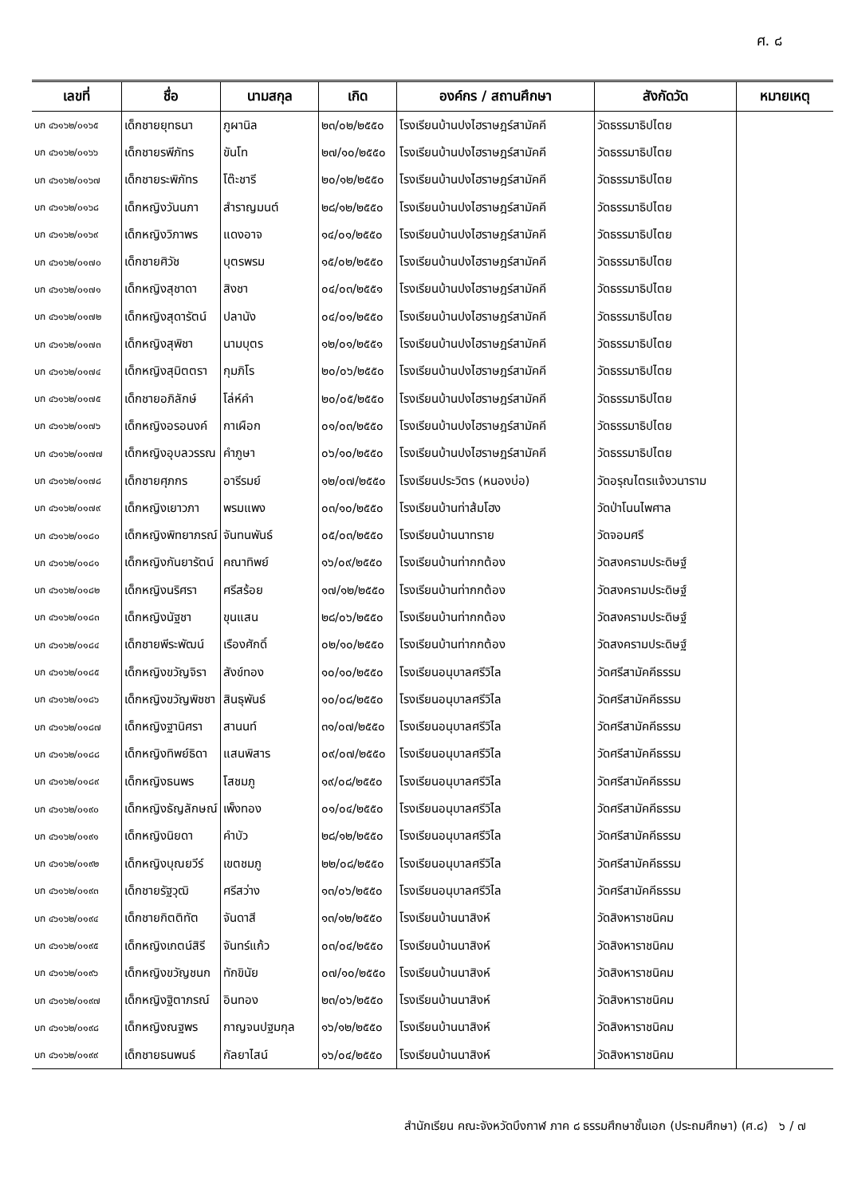ศ. ๘
| เลขที่ | ชื่อ | นามสกุล | เกิด | องค์กร / สถานศึกษา | สังกัดวัด | หมายเหตุ |
| --- | --- | --- | --- | --- | --- | --- |
| บก ๔๖๑๖๒/๐๑๖๕ | เด็กชายยุทธนา | ภูผานิล | ๒๓/๐๒/๒๕๕๐ | โรงเรียนบ้านปงไฮราษฎร์สามัคคี | วัดธรรมาธิปไตย | |
| บก ๔๖๑๖๒/๐๑๖๖ | เด็กชายรพีภัทร | ขันโท | ๒๗/๑๐/๒๕๕๐ | โรงเรียนบ้านปงไฮราษฎร์สามัคคี | วัดธรรมาธิปไตย | |
| บก ๔๖๑๖๒/๐๑๖๗ | เด็กชายระพิภัทร | โต๊ะชารี | ๒๐/๑๒/๒๕๕๐ | โรงเรียนบ้านปงไฮราษฎร์สามัคคี | วัดธรรมาธิปไตย | |
| บก ๔๖๑๖๒/๐๑๖๘ | เด็กหญิงวันนภา | สำราญมนต์ | ๒๘/๑๒/๒๕๕๐ | โรงเรียนบ้านปงไฮราษฎร์สามัคคี | วัดธรรมาธิปไตย | |
| บก ๔๖๑๖๒/๐๑๖๙ | เด็กหญิงวิภาพร | แดงอาจ | ๑๔/๐๑/๒๕๕๐ | โรงเรียนบ้านปงไฮราษฎร์สามัคคี | วัดธรรมาธิปไตย | |
| บก ๔๖๑๖๒/๐๑๗๐ | เด็กชายศิวัช | บุตรพรม | ๑๕/๐๒/๒๕๕๐ | โรงเรียนบ้านปงไฮราษฎร์สามัคคี | วัดธรรมาธิปไตย | |
| บก ๔๖๑๖๒/๐๑๗๑ | เด็กหญิงสุชาดา | สิงชา | ๐๔/๐๓/๒๕๕๑ | โรงเรียนบ้านปงไฮราษฎร์สามัคคี | วัดธรรมาธิปไตย | |
| บก ๔๖๑๖๒/๐๑๗๒ | เด็กหญิงสุดารัตน์ | ปลานัง | ๐๔/๐๑/๒๕๕๐ | โรงเรียนบ้านปงไฮราษฎร์สามัคคี | วัดธรรมาธิปไตย | |
| บก ๔๖๑๖๒/๐๑๗๓ | เด็กหญิงสุพิชา | นามบุตร | ๑๒/๐๑/๒๕๕๑ | โรงเรียนบ้านปงไฮราษฎร์สามัคคี | วัดธรรมาธิปไตย | |
| บก ๔๖๑๖๒/๐๑๗๔ | เด็กหญิงสุมิตตรา | กุมภิโร | ๒๐/๐๖/๒๕๕๐ | โรงเรียนบ้านปงไฮราษฎร์สามัคคี | วัดธรรมาธิปไตย | |
| บก ๔๖๑๖๒/๐๑๗๕ | เด็กชายอภิลักษ์ | โล่ห์คำ | ๒๐/๐๕/๒๕๕๐ | โรงเรียนบ้านปงไฮราษฎร์สามัคคี | วัดธรรมาธิปไตย | |
| บก ๔๖๑๖๒/๐๑๗๖ | เด็กหญิงอรอนงค์ | กาเผือก | ๐๑/๐๓/๒๕๕๐ | โรงเรียนบ้านปงไฮราษฎร์สามัคคี | วัดธรรมาธิปไตย | |
| บก ๔๖๑๖๒/๐๑๗๗ | เด็กหญิงอุบลวรรณ | คำภูษา | ๐๖/๑๐/๒๕๕๐ | โรงเรียนบ้านปงไฮราษฎร์สามัคคี | วัดธรรมาธิปไตย | |
| บก ๔๖๑๖๒/๐๑๗๘ | เด็กชายศุภกร | อารีรมย์ | ๑๒/๐๗/๒๕๕๐ | โรงเรียนประวิตร (หนองบ่อ) | วัดอรุณไตรแจ้งวนาราม | |
| บก ๔๖๑๖๒/๐๑๗๙ | เด็กหญิงเยาวภา | พรมแพง | ๐๓/๑๐/๒๕๕๐ | โรงเรียนบ้านท่าส้มโฮง | วัดป่าโนนไพศาล | |
| บก ๔๖๑๖๒/๐๑๘๐ | เด็กหญิงพิทยาภรณ์ | จันทนพันธ์ | ๐๕/๐๓/๒๕๕๐ | โรงเรียนบ้านนาทราย | วัดจอมศรี | |
| บก ๔๖๑๖๒/๐๑๘๑ | เด็กหญิงกันยารัตน์ | คณาทิพย์ | ๑๖/๐๙/๒๕๕๐ | โรงเรียนบ้านท่ากกต้อง | วัดสงครามประดิษฐ์ | |
| บก ๔๖๑๖๒/๐๑๘๒ | เด็กหญิงนริศรา | ศรีสร้อย | ๑๗/๑๒/๒๕๕๐ | โรงเรียนบ้านท่ากกต้อง | วัดสงครามประดิษฐ์ | |
| บก ๔๖๑๖๒/๐๑๘๓ | เด็กหญิงนัฐชา | ขุนแสน | ๒๘/๐๖/๒๕๕๐ | โรงเรียนบ้านท่ากกต้อง | วัดสงครามประดิษฐ์ | |
| บก ๔๖๑๖๒/๐๑๘๔ | เด็กชายพีระพัฒน์ | เรืองศักดิ์ | ๐๒/๑๐/๒๕๕๐ | โรงเรียนบ้านท่ากกต้อง | วัดสงครามประดิษฐ์ | |
| บก ๔๖๑๖๒/๐๑๘๕ | เด็กหญิงขวัญจิรา | สังข์ทอง | ๑๐/๑๐/๒๕๕๐ | โรงเรียนอนุบาลศรีวิไล | วัดศรีสามัคคีธรรม | |
| บก ๔๖๑๖๒/๐๑๘๖ | เด็กหญิงขวัญพิชชา | สินธุพันธ์ | ๑๐/๐๘/๒๕๕๐ | โรงเรียนอนุบาลศรีวิไล | วัดศรีสามัคคีธรรม | |
| บก ๔๖๑๖๒/๐๑๘๗ | เด็กหญิงฐานิศรา | สานนท์ | ๓๑/๐๗/๒๕๕๐ | โรงเรียนอนุบาลศรีวิไล | วัดศรีสามัคคีธรรม | |
| บก ๔๖๑๖๒/๐๑๘๘ | เด็กหญิงทิพย์ธิดา | แสนพิสาร | ๐๙/๐๗/๒๕๕๐ | โรงเรียนอนุบาลศรีวิไล | วัดศรีสามัคคีธรรม | |
| บก ๔๖๑๖๒/๐๑๘๙ | เด็กหญิงธนพร | โสชมภู | ๑๙/๐๘/๒๕๕๐ | โรงเรียนอนุบาลศรีวิไล | วัดศรีสามัคคีธรรม | |
| บก ๔๖๑๖๒/๐๑๙๐ | เด็กหญิงธัญลักษณ์ | เพ็งทอง | ๐๑/๐๔/๒๕๕๐ | โรงเรียนอนุบาลศรีวิไล | วัดศรีสามัคคีธรรม | |
| บก ๔๖๑๖๒/๐๑๙๑ | เด็กหญิงนิยดา | คำบัว | ๒๘/๑๒/๒๕๕๐ | โรงเรียนอนุบาลศรีวิไล | วัดศรีสามัคคีธรรม | |
| บก ๔๖๑๖๒/๐๑๙๒ | เด็กหญิงบุณยวีร์ | เขตชมภู | ๒๒/๐๘/๒๕๕๐ | โรงเรียนอนุบาลศรีวิไล | วัดศรีสามัคคีธรรม | |
| บก ๔๖๑๖๒/๐๑๙๓ | เด็กชายรัฐวุฒิ | ศรีสว่าง | ๑๓/๐๖/๒๕๕๐ | โรงเรียนอนุบาลศรีวิไล | วัดศรีสามัคคีธรรม | |
| บก ๔๖๑๖๒/๐๑๙๔ | เด็กชายกิตติทัต | จันดาสี | ๑๓/๑๒/๒๕๕๐ | โรงเรียนบ้านนาสิงห์ | วัดสิงหาราชนิคม | |
| บก ๔๖๑๖๒/๐๑๙๕ | เด็กหญิงเกตน์สิรี | จันทร์แก้ว | ๐๓/๐๔/๒๕๕๐ | โรงเรียนบ้านนาสิงห์ | วัดสิงหาราชนิคม | |
| บก ๔๖๑๖๒/๐๑๙๖ | เด็กหญิงขวัญชนก | ทักขินัย | ๐๗/๑๐/๒๕๕๐ | โรงเรียนบ้านนาสิงห์ | วัดสิงหาราชนิคม | |
| บก ๔๖๑๖๒/๐๑๙๗ | เด็กหญิงฐิตาภรณ์ | อินทอง | ๒๓/๐๖/๒๕๕๐ | โรงเรียนบ้านนาสิงห์ | วัดสิงหาราชนิคม | |
| บก ๔๖๑๖๒/๐๑๙๘ | เด็กหญิงณฐพร | กาญจนปฐมกุล | ๑๖/๑๒/๒๕๕๐ | โรงเรียนบ้านนาสิงห์ | วัดสิงหาราชนิคม | |
| บก ๔๖๑๖๒/๐๑๙๙ | เด็กชายธนพนธ์ | กัลยาไสน์ | ๑๖/๐๔/๒๕๕๐ | โรงเรียนบ้านนาสิงห์ | วัดสิงหาราชนิคม | |
สำนักเรียน คณะจังหวัดบึงกาฬ ภาค ๘ ธรรมศึกษาชั้นเอก (ประถมศึกษา) (ศ.๘) ๖ / ๗